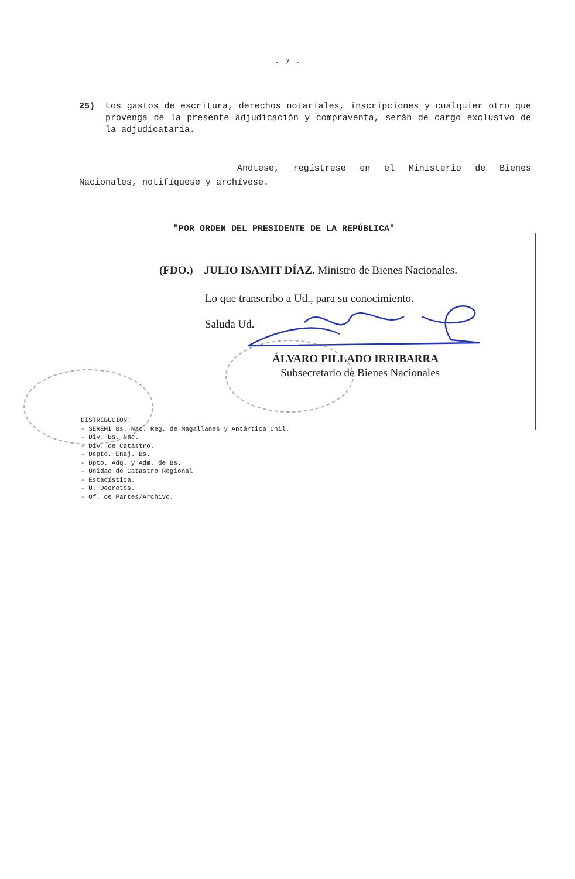- 7 -
25) Los gastos de escritura, derechos notariales, inscripciones y cualquier otro que provenga de la presente adjudicación y compraventa, serán de cargo exclusivo de la adjudicataria.
Anótese, regístrese en el Ministerio de Bienes Nacionales, notifíquese y archívese.
"POR ORDEN DEL PRESIDENTE DE LA REPÚBLICA"
(FDO.) JULIO ISAMIT DÍAZ. Ministro de Bienes Nacionales.
Lo que transcribo a Ud., para su conocimiento.
Saluda Ud.
ÁLVARO PILLADO IRRIBARRA
Subsecretario de Bienes Nacionales
DISTRIBUCION:
- SEREMI Bs. Nac. Reg. de Magallanes y Antártica Chil.
- Div. Bs. Nac.
- Div. de Catastro.
- Depto. Enaj. Bs.
- Dpto. Adq. y Adm. de Bs.
- Unidad de Catastro Regional
- Estadística.
- U. Decretos.
- Of. de Partes/Archivo.